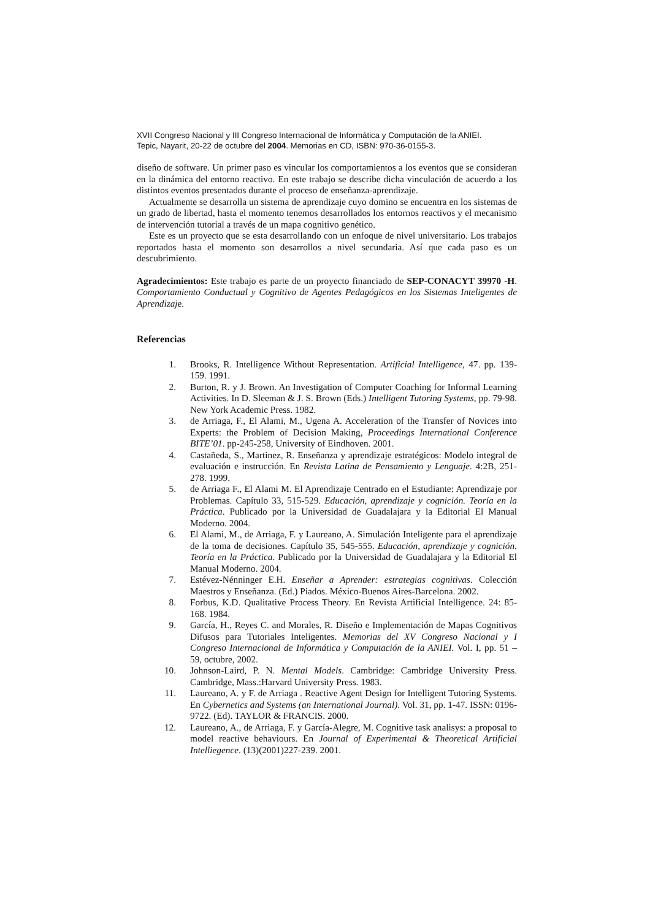XVII Congreso Nacional y III Congreso Internacional de Informática y Computación de la ANIEI.
Tepic, Nayarit, 20-22 de octubre del 2004. Memorias en CD, ISBN: 970-36-0155-3.
diseño de software. Un primer paso es vincular los comportamientos a los eventos que se consideran en la dinámica del entorno reactivo. En este trabajo se describe dicha vinculación de acuerdo a los distintos eventos presentados durante el proceso de enseñanza-aprendizaje.
Actualmente se desarrolla un sistema de aprendizaje cuyo domino se encuentra en los sistemas de un grado de libertad, hasta el momento tenemos desarrollados los entornos reactivos y el mecanismo de intervención tutorial a través de un mapa cognitivo genético.
Este es un proyecto que se esta desarrollando con un enfoque de nivel universitario. Los trabajos reportados hasta el momento son desarrollos a nivel secundaria. Así que cada paso es un descubrimiento.
Agradecimientos: Este trabajo es parte de un proyecto financiado de SEP-CONACYT 39970 -H. Comportamiento Conductual y Cognitivo de Agentes Pedagógicos en los Sistemas Inteligentes de Aprendizaje.
Referencias
1. Brooks, R. Intelligence Without Representation. Artificial Intelligence, 47. pp. 139-159. 1991.
2. Burton, R. y J. Brown. An Investigation of Computer Coaching for Informal Learning Activities. In D. Sleeman & J. S. Brown (Eds.) Intelligent Tutoring Systems, pp. 79-98. New York Academic Press. 1982.
3. de Arriaga, F., El Alami, M., Ugena A. Acceleration of the Transfer of Novices into Experts: the Problem of Decision Making, Proceedings International Conference BITE’01. pp-245-258, University of Eindhoven. 2001.
4. Castañeda, S., Martinez, R. Enseñanza y aprendizaje estratégicos: Modelo integral de evaluación e instrucción. En Revista Latina de Pensamiento y Lenguaje. 4:2B, 251-278. 1999.
5. de Arriaga F., El Alami M. El Aprendizaje Centrado en el Estudiante: Aprendizaje por Problemas. Capítulo 33, 515-529. Educación, aprendizaje y cognición. Teoría en la Práctica. Publicado por la Universidad de Guadalajara y la Editorial El Manual Moderno. 2004.
6. El Alami, M., de Arriaga, F. y Laureano, A. Simulación Inteligente para el aprendizaje de la toma de decisiones. Capítulo 35, 545-555. Educación, aprendizaje y cognición. Teoría en la Práctica. Publicado por la Universidad de Guadalajara y la Editorial El Manual Moderno. 2004.
7. Estévez-Nénninger E.H. Enseñar a Aprender: estrategias cognitivas. Colección Maestros y Enseñanza. (Ed.) Piados. México-Buenos Aires-Barcelona. 2002.
8. Forbus, K.D. Qualitative Process Theory. En Revista Artificial Intelligence. 24: 85-168. 1984.
9. García, H., Reyes C. and Morales, R. Diseño e Implementación de Mapas Cognitivos Difusos para Tutoriales Inteligentes. Memorias del XV Congreso Nacional y I Congreso Internacional de Informática y Computación de la ANIEI. Vol. I, pp. 51 – 59, octubre, 2002.
10. Johnson-Laird, P. N. Mental Models. Cambridge: Cambridge University Press. Cambridge, Mass.:Harvard University Press. 1983.
11. Laureano, A. y F. de Arriaga . Reactive Agent Design for Intelligent Tutoring Systems. En Cybernetics and Systems (an International Journal). Vol. 31, pp. 1-47. ISSN: 0196-9722. (Ed). TAYLOR & FRANCIS. 2000.
12. Laureano, A., de Arriaga, F. y García-Alegre, M. Cognitive task analisys: a proposal to model reactive behaviours. En Journal of Experimental & Theoretical Artificial Intelliegence. (13)(2001)227-239. 2001.